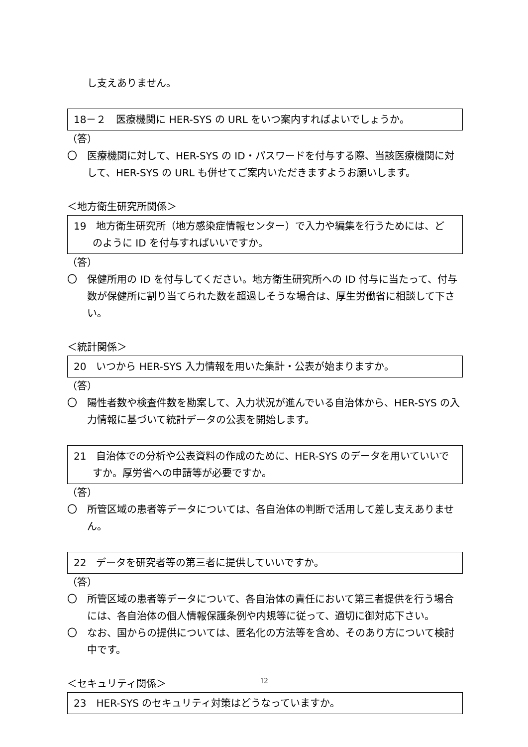し支えありません。
18－２　医療機関に HER-SYS の URL をいつ案内すればよいでしょうか。
（答）
〇　医療機関に対して、HER-SYS の ID・パスワードを付与する際、当該医療機関に対して、HER-SYS の URL も併せてご案内いただきますようお願いします。
＜地方衛生研究所関係＞
19　地方衛生研究所（地方感染症情報センター）で入力や編集を行うためには、どのように ID を付与すればいいですか。
（答）
〇　保健所用の ID を付与してください。地方衛生研究所への ID 付与に当たって、付与数が保健所に割り当てられた数を超過しそうな場合は、厚生労働省に相談して下さい。
＜統計関係＞
20　いつから HER-SYS 入力情報を用いた集計・公表が始まりますか。
（答）
〇　陽性者数や検査件数を勘案して、入力状況が進んでいる自治体から、HER-SYS の入力情報に基づいて統計データの公表を開始します。
21　自治体での分析や公表資料の作成のために、HER-SYS のデータを用いていいですか。厚労省への申請等が必要ですか。
（答）
〇　所管区域の患者等データについては、各自治体の判断で活用して差し支えありません。
22　データを研究者等の第三者に提供していいですか。
（答）
〇　所管区域の患者等データについて、各自治体の責任において第三者提供を行う場合には、各自治体の個人情報保護条例や内規等に従って、適切に御対応下さい。
〇　なお、国からの提供については、匿名化の方法等を含め、そのあり方について検討中です。
＜セキュリティ関係＞
23　HER-SYS のセキュリティ対策はどうなっていますか。
12